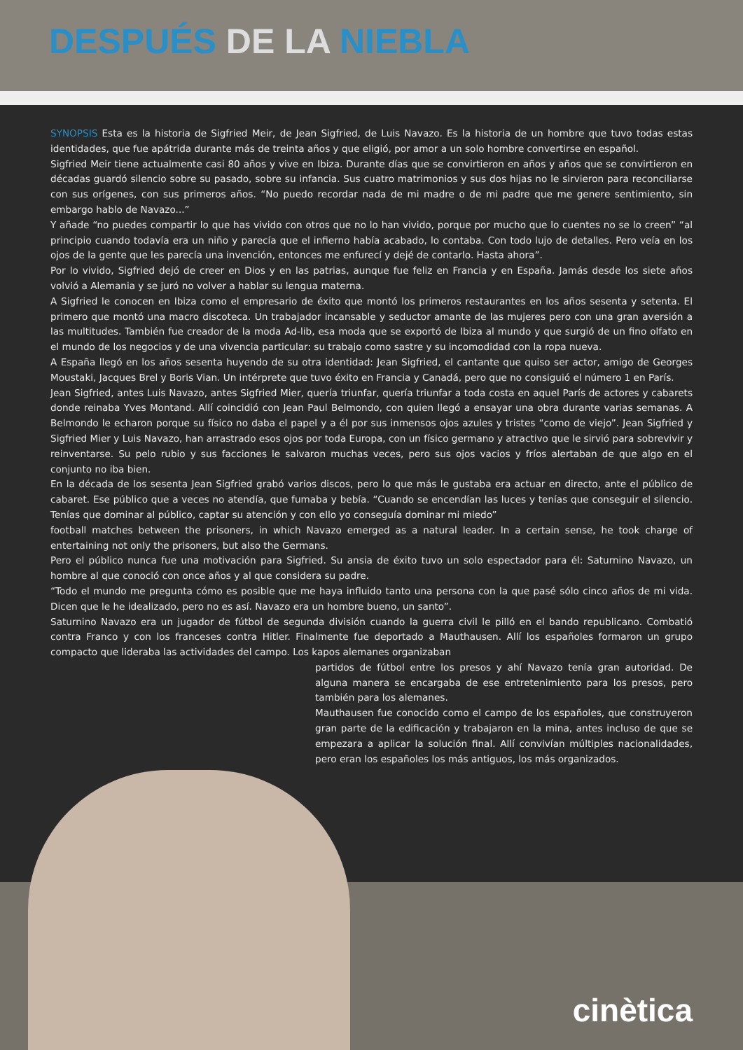DESPUÉS DE LA NIEBLA
SYNOPSIS Esta es la historia de Sigfried Meir, de Jean Sigfried, de Luis Navazo. Es la historia de un hombre que tuvo todas estas identidades, que fue apátrida durante más de treinta años y que eligió, por amor a un solo hombre convertirse en español.
Sigfried Meir tiene actualmente casi 80 años y vive en Ibiza. Durante días que se convirtieron en años y años que se convirtieron en décadas guardó silencio sobre su pasado, sobre su infancia. Sus cuatro matrimonios y sus dos hijas no le sirvieron para reconciliarse con sus orígenes, con sus primeros años. “No puedo recordar nada de mi madre o de mi padre que me genere sentimiento, sin embargo hablo de Navazo...”
Y añade “no puedes compartir lo que has vivido con otros que no lo han vivido, porque por mucho que lo cuentes no se lo creen” “al principio cuando todavía era un niño y parecía que el infierno había acabado, lo contaba. Con todo lujo de detalles. Pero veía en los ojos de la gente que les parecía una invención, entonces me enfurecí y dejé de contarlo. Hasta ahora”.
Por lo vivido, Sigfried dejó de creer en Dios y en las patrias, aunque fue feliz en Francia y en España. Jamás desde los siete años volvió a Alemania y se juró no volver a hablar su lengua materna.
A Sigfried le conocen en Ibiza como el empresario de éxito que montó los primeros restaurantes en los años sesenta y setenta. El primero que montó una macro discoteca. Un trabajador incansable y seductor amante de las mujeres pero con una gran aversión a las multitudes. También fue creador de la moda Ad-lib, esa moda que se exportó de Ibiza al mundo y que surgió de un fino olfato en el mundo de los negocios y de una vivencia particular: su trabajo como sastre y su incomodidad con la ropa nueva.
A España llegó en los años sesenta huyendo de su otra identidad: Jean Sigfried, el cantante que quiso ser actor, amigo de Georges Moustaki, Jacques Brel y Boris Vian. Un intérprete que tuvo éxito en Francia y Canadá, pero que no consiguió el número 1 en París.
Jean Sigfried, antes Luis Navazo, antes Sigfried Mier, quería triunfar, quería triunfar a toda costa en aquel París de actores y cabarets donde reinaba Yves Montand. Allí coincidió con Jean Paul Belmondo, con quien llegó a ensayar una obra durante varias semanas. A Belmondo le echaron porque su físico no daba el papel y a él por sus inmensos ojos azules y tristes “como de viejo”. Jean Sigfried y Sigfried Mier y Luis Navazo, han arrastrado esos ojos por toda Europa, con un físico germano y atractivo que le sirvió para sobrevivir y reinventarse. Su pelo rubio y sus facciones le salvaron muchas veces, pero sus ojos vacios y fríos alertaban de que algo en el conjunto no iba bien.
En la década de los sesenta Jean Sigfried grabó varios discos, pero lo que más le gustaba era actuar en directo, ante el público de cabaret. Ese público que a veces no atendía, que fumaba y bebía. “Cuando se encendían las luces y tenías que conseguir el silencio. Tenías que dominar al público, captar su atención y con ello yo conseguía dominar mi miedo”
football matches between the prisoners, in which Navazo emerged as a natural leader. In a certain sense, he took charge of entertaining not only the prisoners, but also the Germans.
Pero el público nunca fue una motivación para Sigfried. Su ansia de éxito tuvo un solo espectador para él: Saturnino Navazo, un hombre al que conoció con once años y al que considera su padre.
“Todo el mundo me pregunta cómo es posible que me haya influido tanto una persona con la que pasé sólo cinco años de mi vida. Dicen que le he idealizado, pero no es así. Navazo era un hombre bueno, un santo”.
Saturnino Navazo era un jugador de fútbol de segunda división cuando la guerra civil le pilló en el bando republicano. Combatió contra Franco y con los franceses contra Hitler. Finalmente fue deportado a Mauthausen. Allí los españoles formaron un grupo compacto que lideraba las actividades del campo. Los kapos alemanes organizaban
partidos de fútbol entre los presos y ahí Navazo tenía gran autoridad. De alguna manera se encargaba de ese entretenimiento para los presos, pero también para los alemanes.
Mauthausen fue conocido como el campo de los españoles, que construyeron gran parte de la edificación y trabajaron en la mina, antes incluso de que se empezara a aplicar la solución final. Allí convivían múltiples nacionalidades, pero eran los españoles los más antiguos, los más organizados.
cinètica